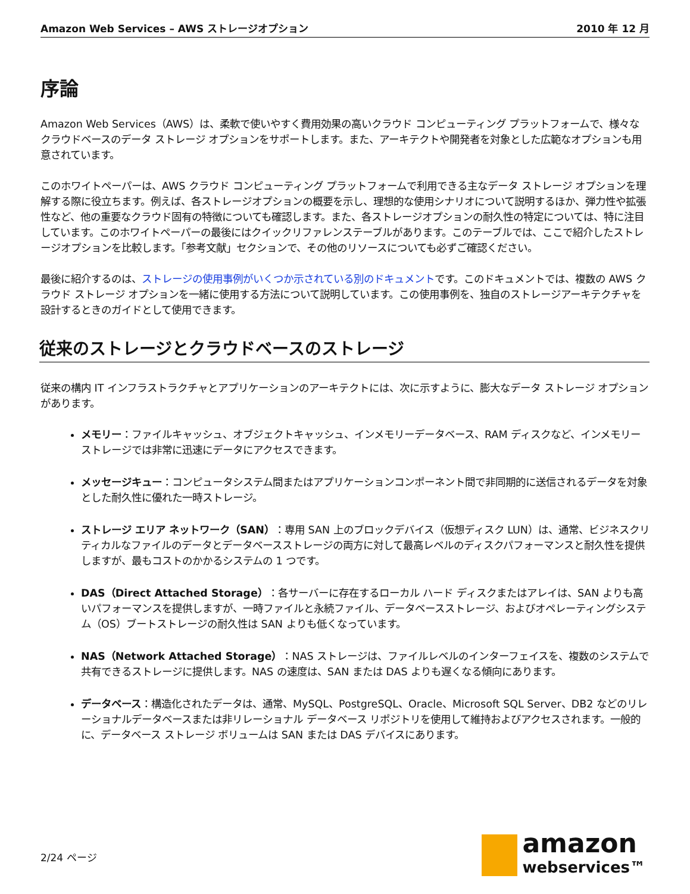Amazon Web Services – AWS ストレージオプション 2010 年 12 月
序論
Amazon Web Services（AWS）は、柔軟で使いやすく費用効果の高いクラウド コンピューティング プラットフォームで、様々なクラウドベースのデータ ストレージ オプションをサポートします。また、アーキテクトや開発者を対象とした広範なオプションも用意されています。
このホワイトペーパーは、AWS クラウド コンピューティング プラットフォームで利用できる主なデータ ストレージ オプションを理解する際に役立ちます。例えば、各ストレージオプションの概要を示し、理想的な使用シナリオについて説明するほか、弾力性や拡張性など、他の重要なクラウド固有の特徴についても確認します。また、各ストレージオプションの耐久性の特定については、特に注目しています。このホワイトペーパーの最後にはクイックリファレンステーブルがあります。このテーブルでは、ここで紹介したストレージオプションを比較します。「参考文献」セクションで、その他のリソースについても必ずご確認ください。
最後に紹介するのは、ストレージの使用事例がいくつか示されている別のドキュメントです。このドキュメントでは、複数の AWS クラウド ストレージ オプションを一緒に使用する方法について説明しています。この使用事例を、独自のストレージアーキテクチャを設計するときのガイドとして使用できます。
従来のストレージとクラウドベースのストレージ
従来の構内 IT インフラストラクチャとアプリケーションのアーキテクトには、次に示すように、膨大なデータ ストレージ オプションがあります。
メモリー：ファイルキャッシュ、オブジェクトキャッシュ、インメモリーデータベース、RAM ディスクなど、インメモリーストレージでは非常に迅速にデータにアクセスできます。
メッセージキュー：コンピュータシステム間またはアプリケーションコンポーネント間で非同期的に送信されるデータを対象とした耐久性に優れた一時ストレージ。
ストレージ エリア ネットワーク（SAN）：専用 SAN 上のブロックデバイス（仮想ディスク LUN）は、通常、ビジネスクリティカルなファイルのデータとデータベースストレージの両方に対して最高レベルのディスクパフォーマンスと耐久性を提供しますが、最もコストのかかるシステムの 1 つです。
DAS（Direct Attached Storage）：各サーバーに存在するローカル ハード ディスクまたはアレイは、SAN よりも高いパフォーマンスを提供しますが、一時ファイルと永続ファイル、データベースストレージ、およびオペレーティングシステム（OS）ブートストレージの耐久性は SAN よりも低くなっています。
NAS（Network Attached Storage）：NAS ストレージは、ファイルレベルのインターフェイスを、複数のシステムで共有できるストレージに提供します。NAS の速度は、SAN または DAS よりも遅くなる傾向にあります。
データベース：構造化されたデータは、通常、MySQL、PostgreSQL、Oracle、Microsoft SQL Server、DB2 などのリレーショナルデータベースまたは非リレーショナル データベース リポジトリを使用して維持およびアクセスされます。一般的に、データベース ストレージ ボリュームは SAN または DAS デバイスにあります。
2/24 ページ
amazon
webservices™